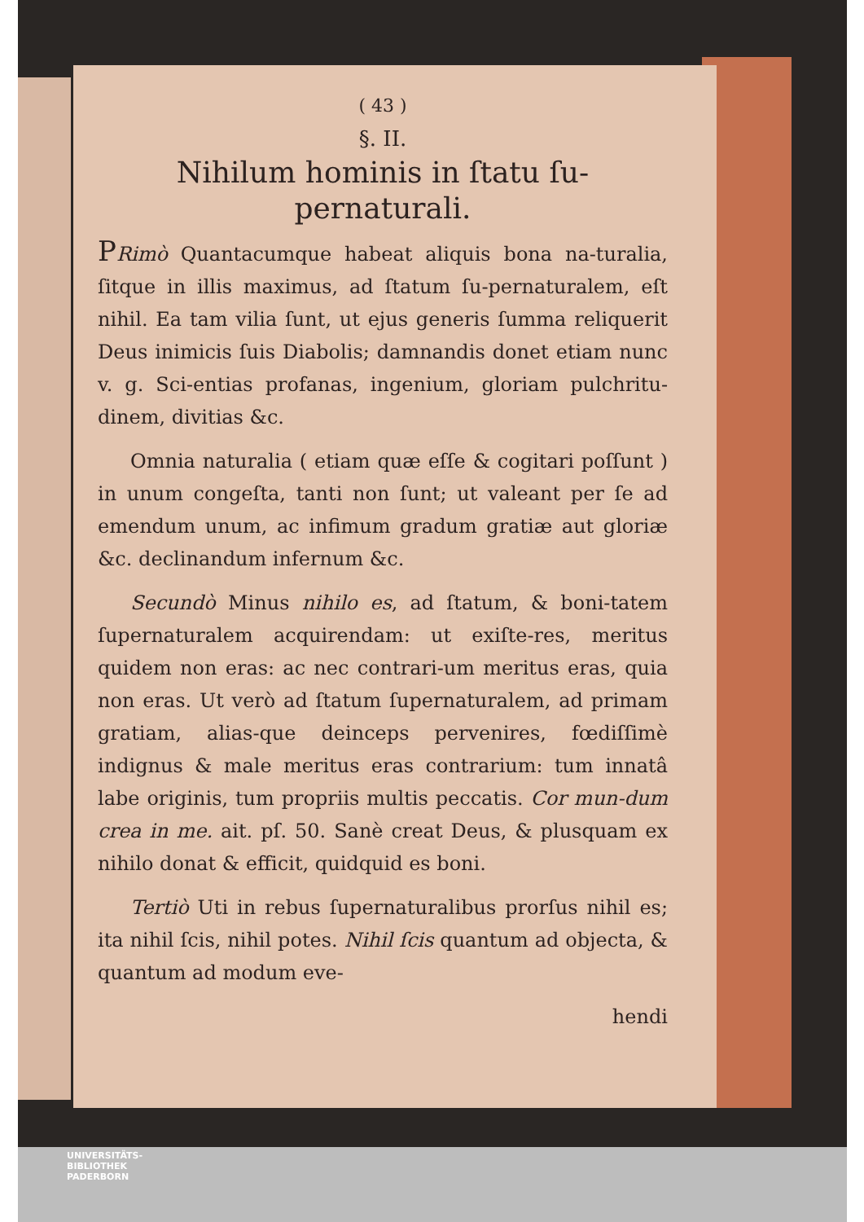( 43 )
§. II.
Nihilum hominis in ſtatu ſu-
pernaturali.
PRimò Quantacumque habeat aliquis bona na-turalia, ſitque in illis maximus, ad ſtatum ſu-pernaturalem, eſt nihil. Ea tam vilia ſunt, ut ejus generis ſumma reliquerit Deus inimicis ſuis Diabolis; damnandis donet etiam nunc v. g. Sci-entias profanas, ingenium, gloriam pulchritu-dinem, divitias &c.
Omnia naturalia ( etiam quæ eſſe & cogitari poſſunt ) in unum congeſta, tanti non ſunt; ut valeant per ſe ad emendum unum, ac infimum gradum gratiæ aut gloriæ &c. declinandum infernum &c.
Secundò Minus nihilo es, ad ſtatum, & boni-tatem ſupernaturalem acquirendam: ut exiſte-res, meritus quidem non eras: ac nec contrari-um meritus eras, quia non eras. Ut verò ad ſtatum ſupernaturalem, ad primam gratiam, alias-que deinceps pervenires, fœdiſſimè indignus & male meritus eras contrarium: tum innatâ labe originis, tum propriis multis peccatis. Cor mun-dum crea in me. ait. pſ. 50. Sanè creat Deus, & plusquam ex nihilo donat & efficit, quidquid es boni.
Tertiò Uti in rebus ſupernaturalibus prorſus nihil es; ita nihil ſcis, nihil potes. Nihil ſcis quantum ad objecta, & quantum ad modum eve-
hendi
UNIVERSITÄTS-
BIBLIOTHEK
PADERBORN